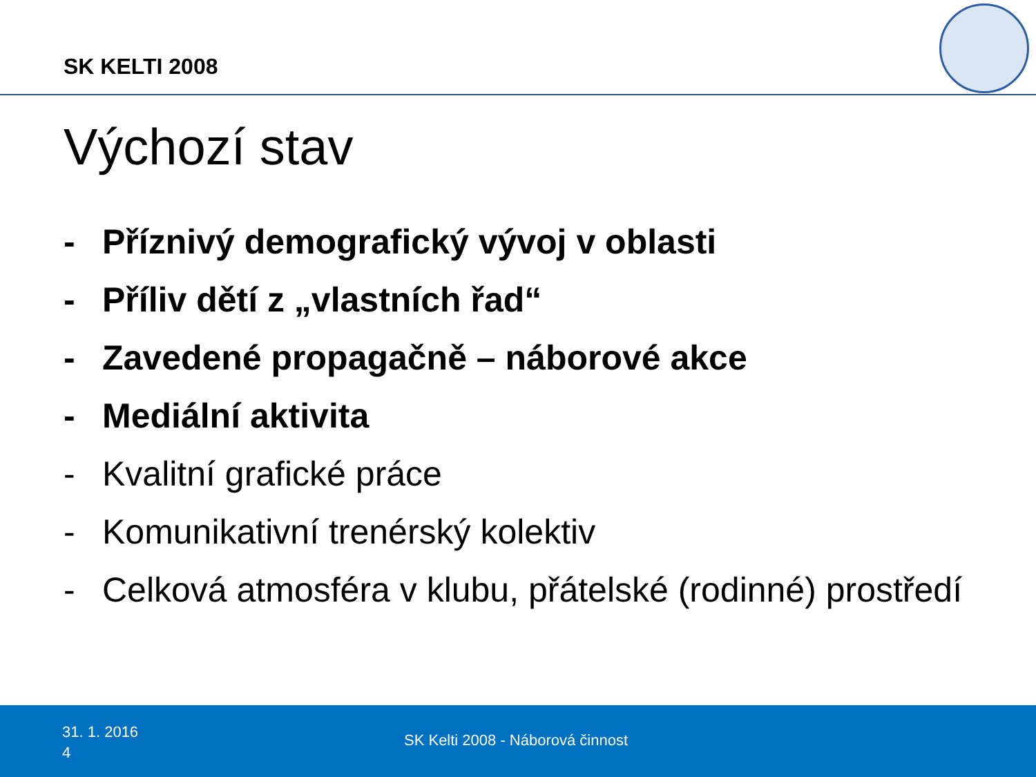SK KELTI 2008
Výchozí stav
- Příznivý demografický vývoj v oblasti
- Příliv dětí z „vlastních řad“
- Zavedené propagačně – náborové akce
- Mediální aktivita
- Kvalitní grafické práce
- Komunikativní trenérský kolektiv
- Celková atmosféra v klubu, přátelské (rodinné) prostředí
31. 1. 2016
4
SK Kelti 2008 - Náborová činnost